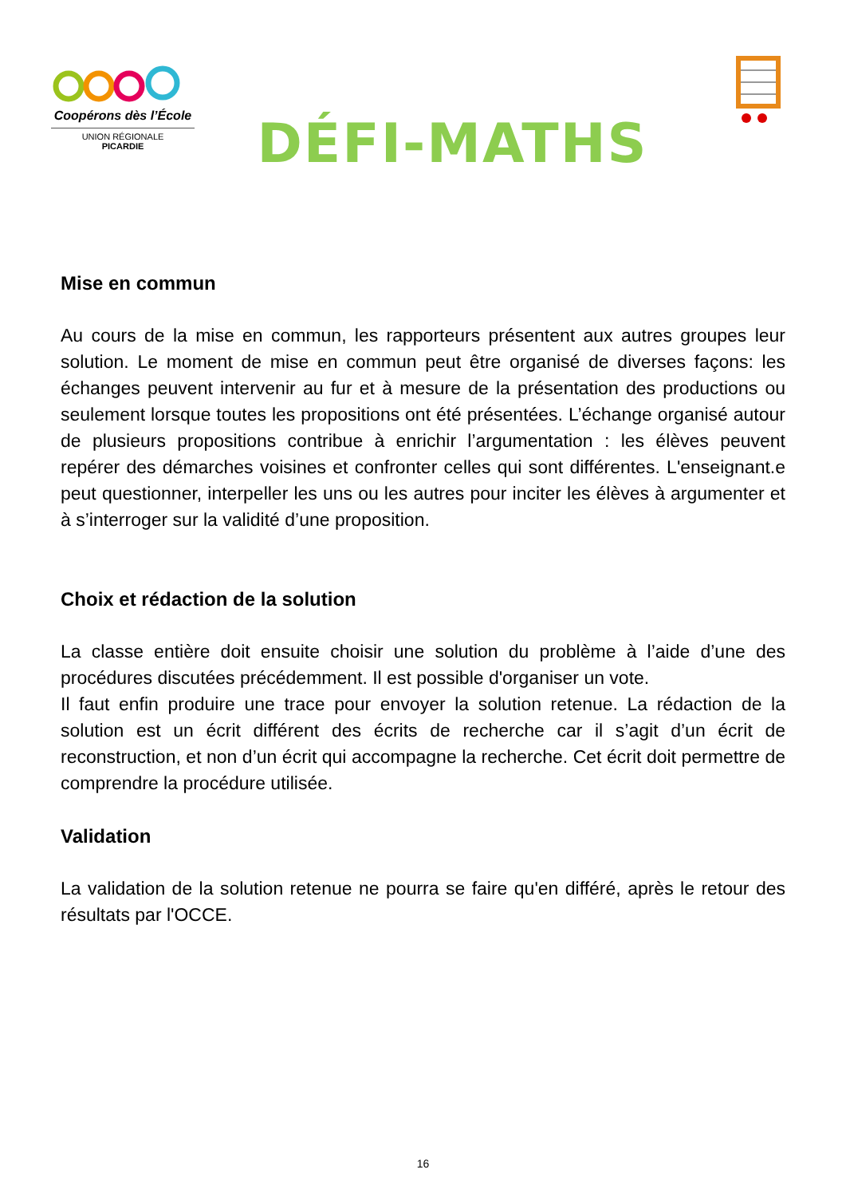Coopérons dès l’École
UNION RÉGIONALE
PICARDIE
DÉFI-MATHS
Mise en commun
Au cours de la mise en commun, les rapporteurs présentent aux autres groupes leur solution. Le moment de mise en commun peut être organisé de diverses façons: les échanges peuvent intervenir au fur et à mesure de la présentation des productions ou seulement lorsque toutes les propositions ont été présentées. L’échange organisé autour de plusieurs propositions contribue à enrichir l’argumentation : les élèves peuvent repérer des démarches voisines et confronter celles qui sont différentes. L'enseignant.e peut questionner, interpeller les uns ou les autres pour inciter les élèves à argumenter et à s’interroger sur la validité d’une proposition.
Choix et rédaction de la solution
La classe entière doit ensuite choisir une solution du problème à l’aide d’une des procédures discutées précédemment. Il est possible d'organiser un vote.
Il faut enfin produire une trace pour envoyer la solution retenue. La rédaction de la solution est un écrit différent des écrits de recherche car il s’agit d’un écrit de reconstruction, et non d’un écrit qui accompagne la recherche. Cet écrit doit permettre de comprendre la procédure utilisée.
Validation
La validation de la solution retenue ne pourra se faire qu'en différé, après le retour des résultats par l'OCCE.
16